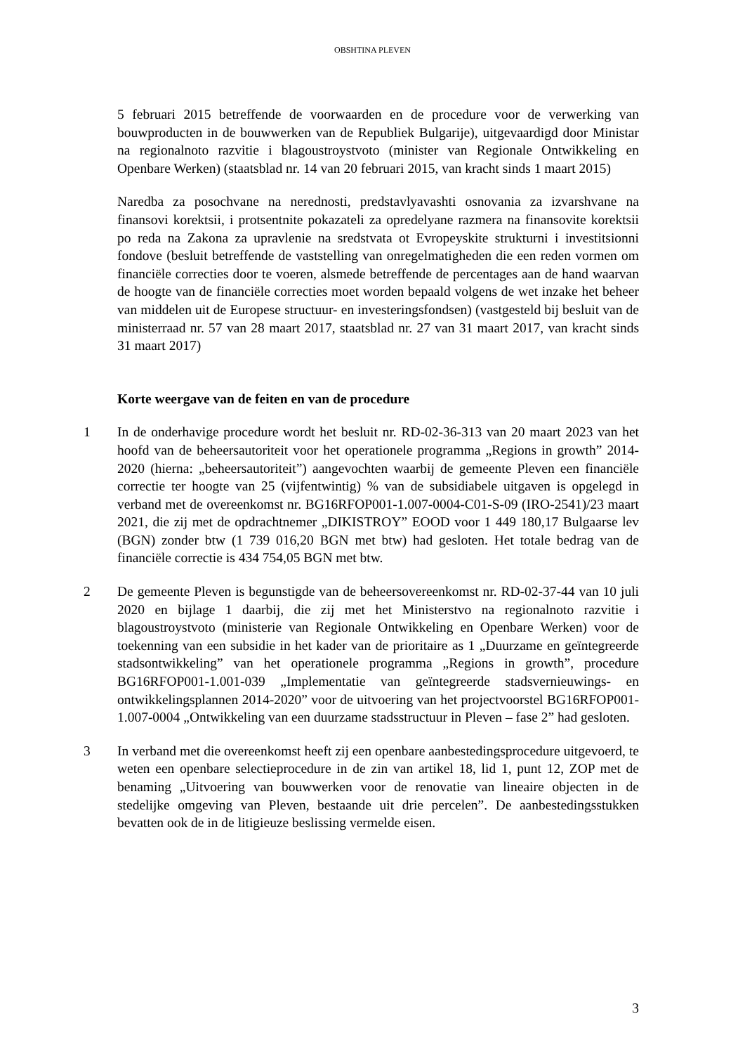OBSHTINA PLEVEN
5 februari 2015 betreffende de voorwaarden en de procedure voor de verwerking van bouwproducten in de bouwwerken van de Republiek Bulgarije), uitgevaardigd door Ministar na regionalnoto razvitie i blagoustroystvoto (minister van Regionale Ontwikkeling en Openbare Werken) (staatsblad nr. 14 van 20 februari 2015, van kracht sinds 1 maart 2015)
Naredba za posochvane na nerednosti, predstavlyavashti osnovania za izvarshvane na finansovi korektsii, i protsentnite pokazateli za opredelyane razmera na finansovite korektsii po reda na Zakona za upravlenie na sredstvata ot Evropeyskite strukturni i investitsionni fondove (besluit betreffende de vaststelling van onregelmatigheden die een reden vormen om financiële correcties door te voeren, alsmede betreffende de percentages aan de hand waarvan de hoogte van de financiële correcties moet worden bepaald volgens de wet inzake het beheer van middelen uit de Europese structuur- en investeringsfondsen) (vastgesteld bij besluit van de ministerraad nr. 57 van 28 maart 2017, staatsblad nr. 27 van 31 maart 2017, van kracht sinds 31 maart 2017)
Korte weergave van de feiten en van de procedure
1 In de onderhavige procedure wordt het besluit nr. RD-02-36-313 van 20 maart 2023 van het hoofd van de beheersautoriteit voor het operationele programma „Regions in growth” 2014-2020 (hierna: „beheersautoriteit”) aangevochten waarbij de gemeente Pleven een financiële correctie ter hoogte van 25 (vijfentwintig) % van de subsidiabele uitgaven is opgelegd in verband met de overeenkomst nr. BG16RFOP001-1.007-0004-C01-S-09 (IRO-2541)/23 maart 2021, die zij met de opdrachtnemer „DIKISTROY” EOOD voor 1 449 180,17 Bulgaarse lev (BGN) zonder btw (1 739 016,20 BGN met btw) had gesloten. Het totale bedrag van de financiële correctie is 434 754,05 BGN met btw.
2 De gemeente Pleven is begunstigde van de beheersovereenkomst nr. RD-02-37-44 van 10 juli 2020 en bijlage 1 daarbij, die zij met het Ministerstvo na regionalnoto razvitie i blagoustroystvoto (ministerie van Regionale Ontwikkeling en Openbare Werken) voor de toekenning van een subsidie in het kader van de prioritaire as 1 „Duurzame en geïntegreerde stadsontwikkeling” van het operationele programma „Regions in growth”, procedure BG16RFOP001-1.001-039 „Implementatie van geïntegreerde stadsvernieuwings- en ontwikkelingsplannen 2014-2020” voor de uitvoering van het projectvoorstel BG16RFOP001-1.007-0004 „Ontwikkeling van een duurzame stadsstructuur in Pleven – fase 2” had gesloten.
3 In verband met die overeenkomst heeft zij een openbare aanbestedingsprocedure uitgevoerd, te weten een openbare selectieprocedure in de zin van artikel 18, lid 1, punt 12, ZOP met de benaming „Uitvoering van bouwwerken voor de renovatie van lineaire objecten in de stedelijke omgeving van Pleven, bestaande uit drie percelen”. De aanbestedingsstukken bevatten ook de in de litigieuze beslissing vermelde eisen.
3